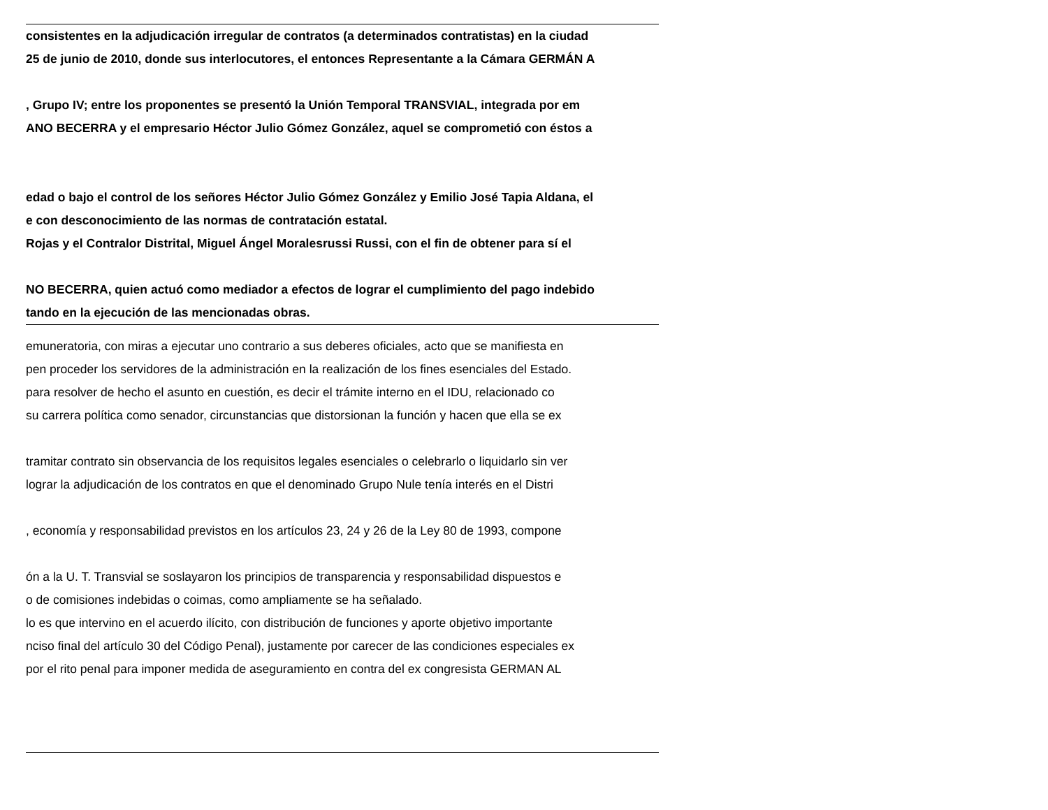consistentes en la adjudicación irregular de contratos (a determinados contratistas) en la ciudad
25 de junio de 2010, donde sus interlocutores, el entonces Representante a la Cámara GERMÁN A
, Grupo IV; entre los proponentes se presentó la Unión Temporal TRANSVIAL, integrada por em
ANO BECERRA y el empresario Héctor Julio Gómez González, aquel se comprometió con éstos a
edad o bajo el control de los señores Héctor Julio Gómez González y Emilio José Tapia Aldana, el
e con desconocimiento de las normas de contratación estatal.
Rojas y el Contralor Distrital, Miguel Ángel Moralesrussi Russi, con el fin de obtener para sí el
NO BECERRA, quien actuó como mediador a efectos de lograr el cumplimiento del pago indebido
tando en la ejecución de las mencionadas obras.
emuneratoria, con miras a ejecutar uno contrario a sus deberes oficiales, acto que se manifiesta en
pen proceder los servidores de la administración en la realización de los fines esenciales del Estado.
para resolver de hecho el asunto en cuestión, es decir el trámite interno en el IDU, relacionado co
su carrera política como senador, circunstancias que distorsionan la función y hacen que ella se ex
tramitar contrato sin observancia de los requisitos legales esenciales o celebrarlo o liquidarlo sin ver
lograr la adjudicación de los contratos en que el denominado Grupo Nule tenía interés en el Distri
, economía y responsabilidad previstos en los artículos 23, 24 y 26 de la Ley 80 de 1993, compone
ón a la U. T. Transvial se soslayaron los principios de transparencia y responsabilidad dispuestos e
o de comisiones indebidas o coimas, como ampliamente se ha señalado.
lo es que intervino en el acuerdo ilícito, con distribución de funciones y aporte objetivo importante
nciso final del artículo 30 del Código Penal), justamente por carecer de las condiciones especiales ex
por el rito penal para imponer medida de aseguramiento en contra del ex congresista GERMAN AL